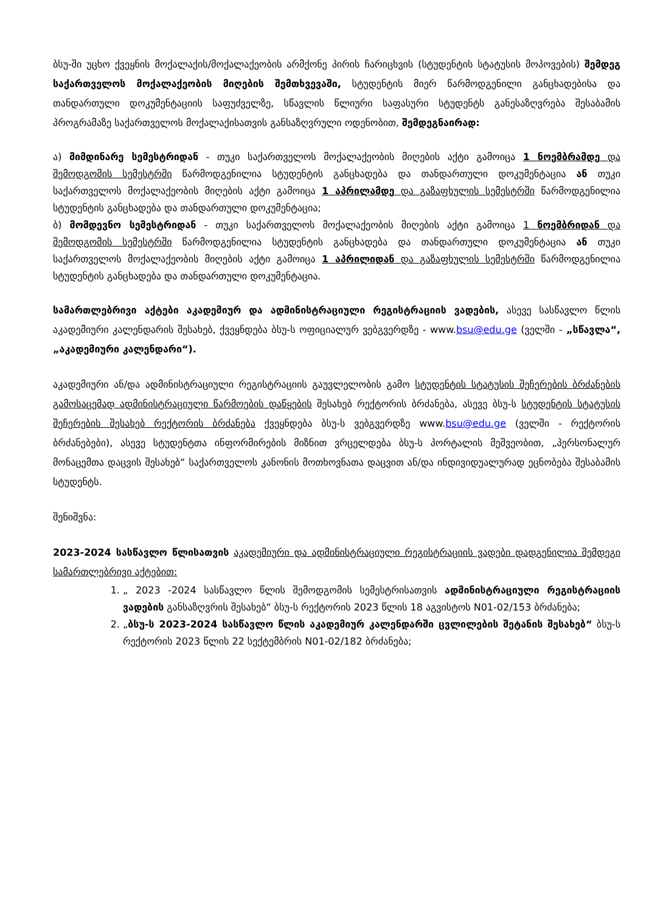ბსუ-ში უცხო ქვეყნის მოქალაქის/მოქალაქეობის არმქონე პირის ჩარიცხვის (სტუდენტის სტატუსის მოპოვების) შემდეგ საქართველოს მოქალაქეობის მიღების შემთხვევაში, სტუდენტის მიერ წარმოდგენილი განცხადებისა და თანდართული დოკუმენტაციის საფუძველზე, სწავლის წლიური საფასური სტუდენტს განესაზღვრება შესაბამის პროგრამაზე საქართველოს მოქალაქისათვის განსაზღვრული ოდენობით, შემდეგნაირად:
ა) მიმდინარე სემესტრიდან - თუკი საქართველოს მოქალაქეობის მიღების აქტი გამოიცა 1 ნოემბრამდე და შემოდგომის სემესტრში წარმოდგენილია სტუდენტის განცხადება და თანდართული დოკუმენტაცია ან თუკი საქართველოს მოქალაქეობის მიღების აქტი გამოიცა 1 აპრილამდე და გაზაფხულის სემესტრში წარმოდგენილია სტუდენტის განცხადება და თანდართული დოკუმენტაცია;
ბ) მომდევნო სემესტრიდან - თუკი საქართველოს მოქალაქეობის მიღების აქტი გამოიცა 1 ნოემბრიდან და შემოდგომის სემესტრში წარმოდგენილია სტუდენტის განცხადება და თანდართული დოკუმენტაცია ან თუკი საქართველოს მოქალაქეობის მიღების აქტი გამოიცა 1 აპრილიდან და გაზაფხულის სემესტრში წარმოდგენილია სტუდენტის განცხადება და თანდართული დოკუმენტაცია.
სამართლებრივი აქტები აკადემიურ და ადმინისტრაციული რეგისტრაციის ვადების, ასევე სასწავლო წლის აკადემიური კალენდარის შესახებ, ქვეყნდება ბსუ-ს ოფიციალურ ვებგვერდზე - www.bsu@edu.ge (ველში - „სწავლა“, „აკადემიური კალენდარი“).
აკადემიური ან/და ადმინისტრაციული რეგისტრაციის გაუვლელობის გამო სტუდენტის სტატუსის შეჩერების ბრძანების გამოსაცემად ადმინისტრაციული წარმოების დაწყების შესახებ რექტორის ბრძანება, ასევე ბსუ-ს სტუდენტის სტატუსის შეჩერების შესახებ რექტორის ბრძანება ქვეყნდება ბსუ-ს ვებგვერდზე www.bsu@edu.ge (ველში - რექტორის ბრძანებები), ასევე სტუდენტთა ინფორმირების მიზნით ვრცელდება ბსუ-ს პორტალის მეშვეობით, „პერსონალურ მონაცემთა დაცვის შესახებ“ საქართველოს კანონის მოთხოვნათა დაცვით ან/და ინდივიდუალურად ეცნობება შესაბამის სტუდენტს.
შენიშვნა:
2023-2024 სასწავლო წლისათვის აკადემიური და ადმინისტრაციული რეგისტრაციის ვადები დადგენილია შემდეგი სამართლებრივი აქტებით:
1. „ 2023 -2024 სასწავლო წლის შემოდგომის სემესტრისათვის ადმინისტრაციული რეგისტრაციის ვადების განსაზღვრის შესახებ“ ბსუ-ს რექტორის 2023 წლის 18 აგვისტოს N01-02/153 ბრძანება;
2. „ბსუ-ს 2023-2024 სასწავლო წლის აკადემიურ კალენდარში ცვლილების შეტანის შესახებ“ ბსუ-ს რექტორის 2023 წლის 22 სექტემბრის N01-02/182 ბრძანება;